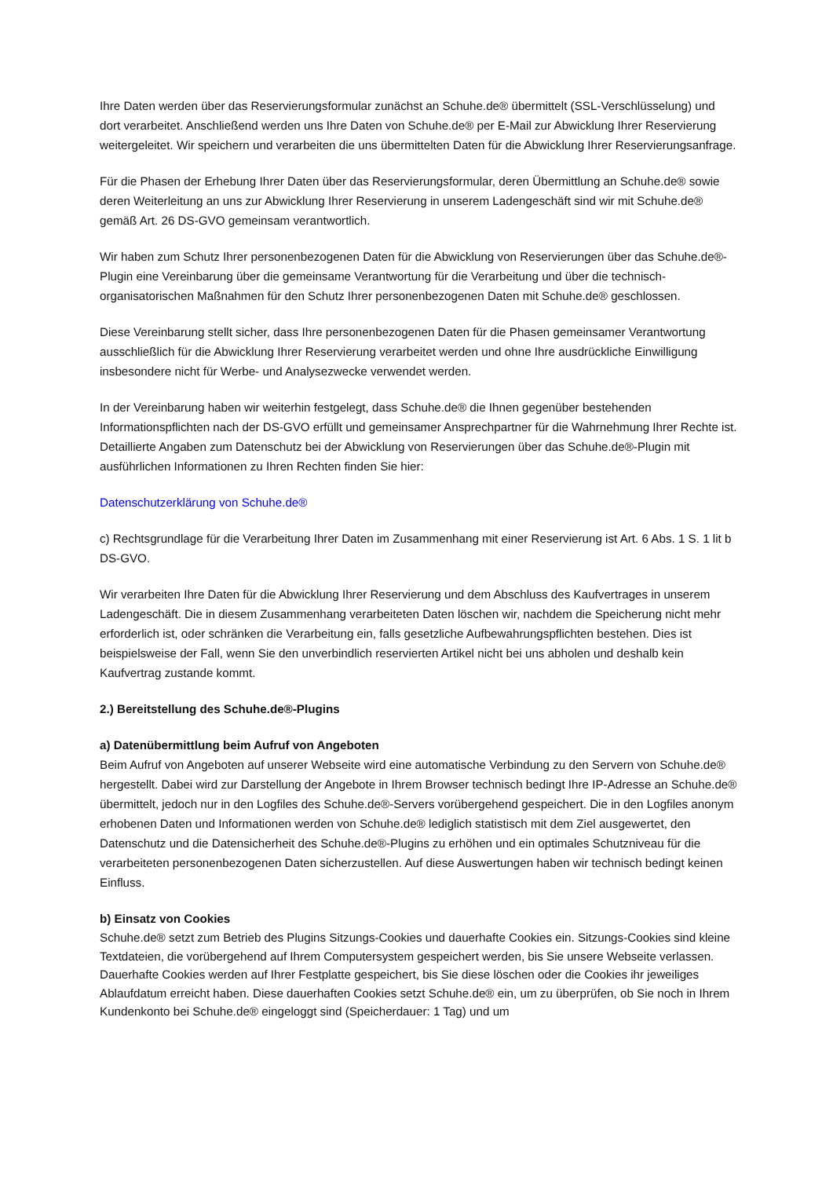Ihre Daten werden über das Reservierungsformular zunächst an Schuhe.de® übermittelt (SSL-Verschlüsselung) und dort verarbeitet. Anschließend werden uns Ihre Daten von Schuhe.de® per E-Mail zur Abwicklung Ihrer Reservierung weitergeleitet. Wir speichern und verarbeiten die uns übermittelten Daten für die Abwicklung Ihrer Reservierungsanfrage.
Für die Phasen der Erhebung Ihrer Daten über das Reservierungsformular, deren Übermittlung an Schuhe.de® sowie deren Weiterleitung an uns zur Abwicklung Ihrer Reservierung in unserem Ladengeschäft sind wir mit Schuhe.de® gemäß Art. 26 DS-GVO gemeinsam verantwortlich.
Wir haben zum Schutz Ihrer personenbezogenen Daten für die Abwicklung von Reservierungen über das Schuhe.de®-Plugin eine Vereinbarung über die gemeinsame Verantwortung für die Verarbeitung und über die technisch-organisatorischen Maßnahmen für den Schutz Ihrer personenbezogenen Daten mit Schuhe.de® geschlossen.
Diese Vereinbarung stellt sicher, dass Ihre personenbezogenen Daten für die Phasen gemeinsamer Verantwortung ausschließlich für die Abwicklung Ihrer Reservierung verarbeitet werden und ohne Ihre ausdrückliche Einwilligung insbesondere nicht für Werbe- und Analysezwecke verwendet werden.
In der Vereinbarung haben wir weiterhin festgelegt, dass Schuhe.de® die Ihnen gegenüber bestehenden Informationspflichten nach der DS-GVO erfüllt und gemeinsamer Ansprechpartner für die Wahrnehmung Ihrer Rechte ist. Detaillierte Angaben zum Datenschutz bei der Abwicklung von Reservierungen über das Schuhe.de®-Plugin mit ausführlichen Informationen zu Ihren Rechten finden Sie hier:
Datenschutzerklärung von Schuhe.de®
c) Rechtsgrundlage für die Verarbeitung Ihrer Daten im Zusammenhang mit einer Reservierung ist Art. 6 Abs. 1 S. 1 lit b DS-GVO.
Wir verarbeiten Ihre Daten für die Abwicklung Ihrer Reservierung und dem Abschluss des Kaufvertrages in unserem Ladengeschäft. Die in diesem Zusammenhang verarbeiteten Daten löschen wir, nachdem die Speicherung nicht mehr erforderlich ist, oder schränken die Verarbeitung ein, falls gesetzliche Aufbewahrungspflichten bestehen. Dies ist beispielsweise der Fall, wenn Sie den unverbindlich reservierten Artikel nicht bei uns abholen und deshalb kein Kaufvertrag zustande kommt.
2.) Bereitstellung des Schuhe.de®-Plugins
a) Datenübermittlung beim Aufruf von Angeboten
Beim Aufruf von Angeboten auf unserer Webseite wird eine automatische Verbindung zu den Servern von Schuhe.de® hergestellt. Dabei wird zur Darstellung der Angebote in Ihrem Browser technisch bedingt Ihre IP-Adresse an Schuhe.de® übermittelt, jedoch nur in den Logfiles des Schuhe.de®-Servers vorübergehend gespeichert. Die in den Logfiles anonym erhobenen Daten und Informationen werden von Schuhe.de® lediglich statistisch mit dem Ziel ausgewertet, den Datenschutz und die Datensicherheit des Schuhe.de®-Plugins zu erhöhen und ein optimales Schutzniveau für die verarbeiteten personenbezogenen Daten sicherzustellen. Auf diese Auswertungen haben wir technisch bedingt keinen Einfluss.
b) Einsatz von Cookies
Schuhe.de® setzt zum Betrieb des Plugins Sitzungs-Cookies und dauerhafte Cookies ein. Sitzungs-Cookies sind kleine Textdateien, die vorübergehend auf Ihrem Computersystem gespeichert werden, bis Sie unsere Webseite verlassen. Dauerhafte Cookies werden auf Ihrer Festplatte gespeichert, bis Sie diese löschen oder die Cookies ihr jeweiliges Ablaufdatum erreicht haben. Diese dauerhaften Cookies setzt Schuhe.de® ein, um zu überprüfen, ob Sie noch in Ihrem Kundenkonto bei Schuhe.de® eingeloggt sind (Speicherdauer: 1 Tag) und um